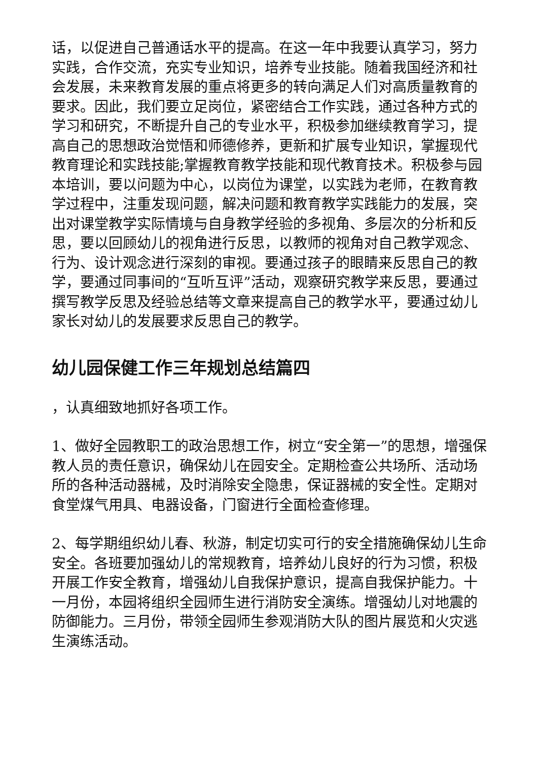话，以促进自己普通话水平的提高。在这一年中我要认真学习，努力实践，合作交流，充实专业知识，培养专业技能。随着我国经济和社会发展，未来教育发展的重点将更多的转向满足人们对高质量教育的要求。因此，我们要立足岗位，紧密结合工作实践，通过各种方式的学习和研究，不断提升自己的专业水平，积极参加继续教育学习，提高自己的思想政治觉悟和师德修养，更新和扩展专业知识，掌握现代教育理论和实践技能;掌握教育教学技能和现代教育技术。积极参与园本培训，要以问题为中心，以岗位为课堂，以实践为老师，在教育教学过程中，注重发现问题，解决问题和教育教学实践能力的发展，突出对课堂教学实际情境与自身教学经验的多视角、多层次的分析和反思，要以回顾幼儿的视角进行反思，以教师的视角对自己教学观念、行为、设计观念进行深刻的审视。要通过孩子的眼睛来反思自己的教学，要通过同事间的“互听互评”活动，观察研究教学来反思，要通过撰写教学反思及经验总结等文章来提高自己的教学水平，要通过幼儿家长对幼儿的发展要求反思自己的教学。
幼儿园保健工作三年规划总结篇四
，认真细致地抓好各项工作。
1、做好全园教职工的政治思想工作，树立“安全第一”的思想，增强保教人员的责任意识，确保幼儿在园安全。定期检查公共场所、活动场所的各种活动器械，及时消除安全隐患，保证器械的安全性。定期对食堂煤气用具、电器设备，门窗进行全面检查修理。
2、每学期组织幼儿春、秋游，制定切实可行的安全措施确保幼儿生命安全。各班要加强幼儿的常规教育，培养幼儿良好的行为习惯，积极开展工作安全教育，增强幼儿自我保护意识，提高自我保护能力。十一月份，本园将组织全园师生进行消防安全演练。增强幼儿对地震的防御能力。三月份，带领全园师生参观消防大队的图片展览和火灾逃生演练活动。